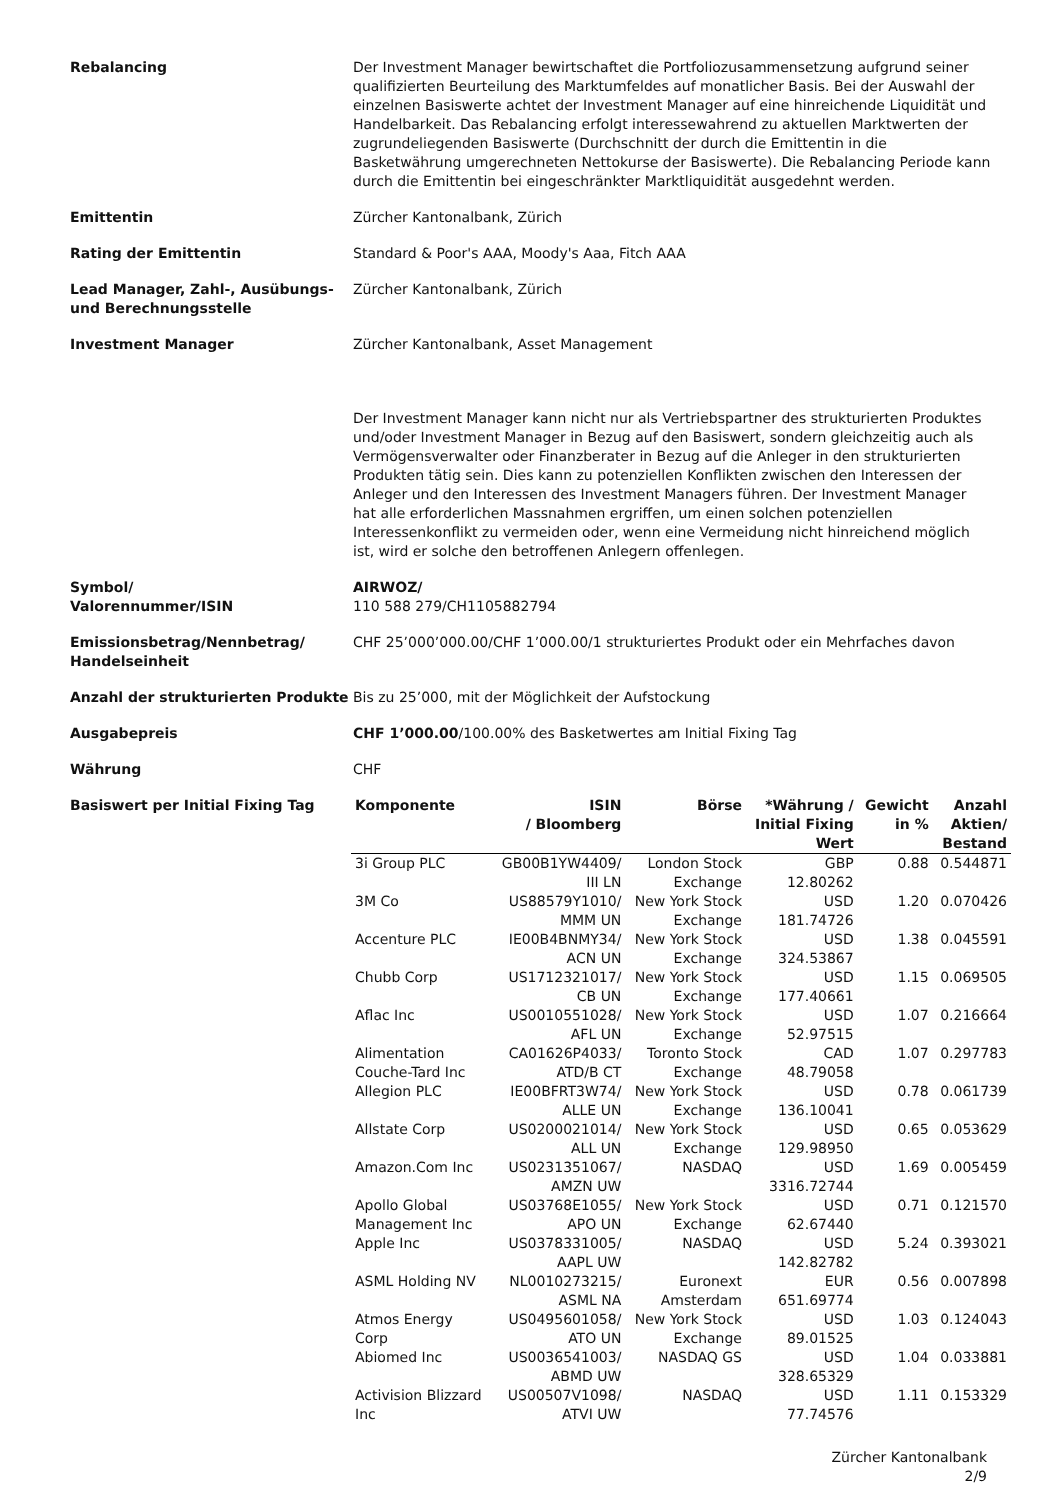Rebalancing Der Investment Manager bewirtschaftet die Portfoliozusammensetzung aufgrund seiner qualifizierten Beurteilung des Marktumfeldes auf monatlicher Basis. Bei der Auswahl der einzelnen Basiswerte achtet der Investment Manager auf eine hinreichende Liquidität und Handelbarkeit. Das Rebalancing erfolgt interessewahrend zu aktuellen Marktwerten der zugrundeliegenden Basiswerte (Durchschnitt der durch die Emittentin in die Basketwährung umgerechneten Nettokurse der Basiswerte). Die Rebalancing Periode kann durch die Emittentin bei eingeschränkter Marktliquidität ausgedehnt werden.
Emittentin Zürcher Kantonalbank, Zürich
Rating der Emittentin Standard & Poor's AAA, Moody's Aaa, Fitch AAA
Lead Manager, Zahl-, Ausübungs- und Berechnungsstelle
Zürcher Kantonalbank, Zürich
Investment Manager Zürcher Kantonalbank, Asset Management
Der Investment Manager kann nicht nur als Vertriebspartner des strukturierten Produktes und/oder Investment Manager in Bezug auf den Basiswert, sondern gleichzeitig auch als Vermögensverwalter oder Finanzberater in Bezug auf die Anleger in den strukturierten Produkten tätig sein. Dies kann zu potenziellen Konflikten zwischen den Interessen der Anleger und den Interessen des Investment Managers führen. Der Investment Manager hat alle erforderlichen Massnahmen ergriffen, um einen solchen potenziellen Interessenkonflikt zu vermeiden oder, wenn eine Vermeidung nicht hinreichend möglich ist, wird er solche den betroffenen Anlegern offenlegen.
Symbol/
Valorennummer/ISIN
AIRWOZ/
110 588 279/CH1105882794
Emissionsbetrag/Nennbetrag/ Handelseinheit
CHF 25’000’000.00/CHF 1’000.00/1 strukturiertes Produkt oder ein Mehrfaches davon
Anzahl der strukturierten Produkte
Bis zu 25’000, mit der Möglichkeit der Aufstockung
Ausgabepreis CHF 1’000.00/100.00% des Basketwertes am Initial Fixing Tag
Währung CHF
Basiswert per Initial Fixing Tag
| Komponente | ISIN / Bloomberg | Börse | *Währung / Initial Fixing Wert | Gewicht in % | Anzahl Aktien/ Bestand |
| --- | --- | --- | --- | --- | --- |
| 3i Group PLC | GB00B1YW4409/ III LN | London Stock Exchange | GBP 12.80262 | 0.88 | 0.544871 |
| 3M Co | US88579Y1010/ MMM UN | New York Stock Exchange | USD 181.74726 | 1.20 | 0.070426 |
| Accenture PLC | IE00B4BNMY34/ ACN UN | New York Stock Exchange | USD 324.53867 | 1.38 | 0.045591 |
| Chubb Corp | US1712321017/ CB UN | New York Stock Exchange | USD 177.40661 | 1.15 | 0.069505 |
| Aflac Inc | US0010551028/ AFL UN | New York Stock Exchange | USD 52.97515 | 1.07 | 0.216664 |
| Alimentation Couche-Tard Inc | CA01626P4033/ ATD/B CT | Toronto Stock Exchange | CAD 48.79058 | 1.07 | 0.297783 |
| Allegion PLC | IE00BFRT3W74/ ALLE UN | New York Stock Exchange | USD 136.10041 | 0.78 | 0.061739 |
| Allstate Corp | US0200021014/ ALL UN | New York Stock Exchange | USD 129.98950 | 0.65 | 0.053629 |
| Amazon.Com Inc | US0231351067/ AMZN UW | NASDAQ | USD 3316.72744 | 1.69 | 0.005459 |
| Apollo Global Management Inc | US03768E1055/ APO UN | New York Stock Exchange | USD 62.67440 | 0.71 | 0.121570 |
| Apple Inc | US0378331005/ AAPL UW | NASDAQ | USD 142.82782 | 5.24 | 0.393021 |
| ASML Holding NV | NL0010273215/ ASML NA | Euronext Amsterdam | EUR 651.69774 | 0.56 | 0.007898 |
| Atmos Energy Corp | US0495601058/ ATO UN | New York Stock Exchange | USD 89.01525 | 1.03 | 0.124043 |
| Abiomed Inc | US0036541003/ ABMD UW | NASDAQ GS | USD 328.65329 | 1.04 | 0.033881 |
| Activision Blizzard Inc | US00507V1098/ ATVI UW | NASDAQ | USD 77.74576 | 1.11 | 0.153329 |
Zürcher Kantonalbank
2/9